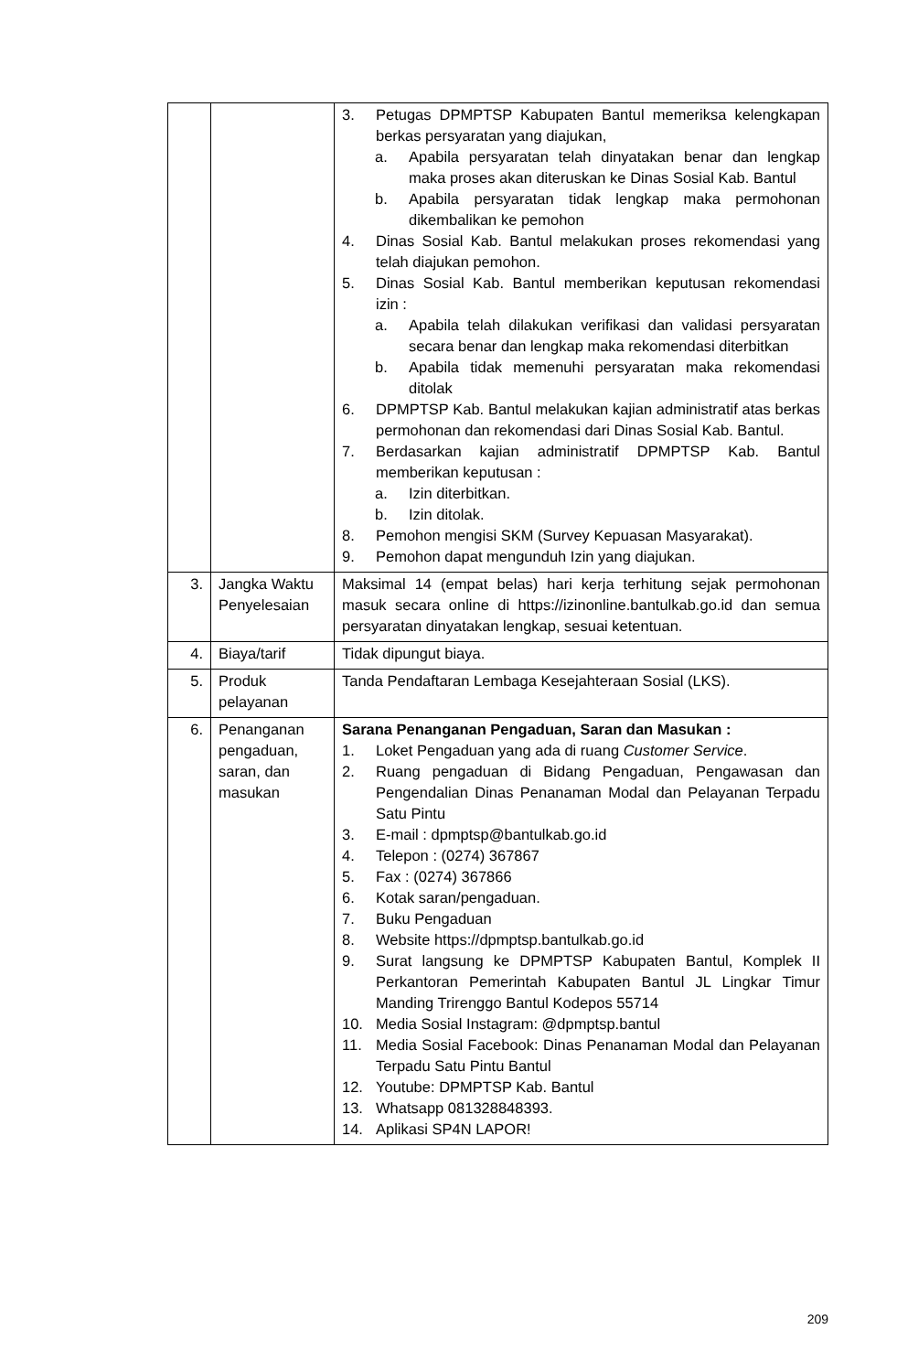| | | 3. Petugas DPMPTSP Kabupaten Bantul memeriksa kelengkapan berkas persyaratan yang diajukan, a. Apabila persyaratan telah dinyatakan benar dan lengkap maka proses akan diteruskan ke Dinas Sosial Kab. Bantul b. Apabila persyaratan tidak lengkap maka permohonan dikembalikan ke pemohon 4. Dinas Sosial Kab. Bantul melakukan proses rekomendasi yang telah diajukan pemohon. 5. Dinas Sosial Kab. Bantul memberikan keputusan rekomendasi izin : a. Apabila telah dilakukan verifikasi dan validasi persyaratan secara benar dan lengkap maka rekomendasi diterbitkan b. Apabila tidak memenuhi persyaratan maka rekomendasi ditolak 6. DPMPTSP Kab. Bantul melakukan kajian administratif atas berkas permohonan dan rekomendasi dari Dinas Sosial Kab. Bantul. 7. Berdasarkan kajian administratif DPMPTSP Kab. Bantul memberikan keputusan : a. Izin diterbitkan. b. Izin ditolak. 8. Pemohon mengisi SKM (Survey Kepuasan Masyarakat). 9. Pemohon dapat mengunduh Izin yang diajukan. |
| 3. | Jangka Waktu Penyelesaian | Maksimal 14 (empat belas) hari kerja terhitung sejak permohonan masuk secara online di https://izinonline.bantulkab.go.id dan semua persyaratan dinyatakan lengkap, sesuai ketentuan. |
| 4. | Biaya/tarif | Tidak dipungut biaya. |
| 5. | Produk pelayanan | Tanda Pendaftaran Lembaga Kesejahteraan Sosial (LKS). |
| 6. | Penanganan pengaduan, saran, dan masukan | Sarana Penanganan Pengaduan, Saran dan Masukan : 1. Loket Pengaduan yang ada di ruang Customer Service . 2. Ruang pengaduan di Bidang Pengaduan, Pengawasan dan Pengendalian Dinas Penanaman Modal dan Pelayanan Terpadu Satu Pintu 3. E-mail : dpmptsp@bantulkab.go.id 4. Telepon : (0274) 367867 5. Fax : (0274) 367866 6. Kotak saran/pengaduan. 7. Buku Pengaduan 8. Website https://dpmptsp.bantulkab.go.id 9. Surat langsung ke DPMPTSP Kabupaten Bantul, Komplek II Perkantoran Pemerintah Kabupaten Bantul JL Lingkar Timur Manding Trirenggo Bantul Kodepos 55714 10. Media Sosial Instagram: @dpmptsp.bantul 11. Media Sosial Facebook: Dinas Penanaman Modal dan Pelayanan Terpadu Satu Pintu Bantul 12. Youtube: DPMPTSP Kab. Bantul 13. Whatsapp 081328848393. 14. Aplikasi SP4N LAPOR! |
209